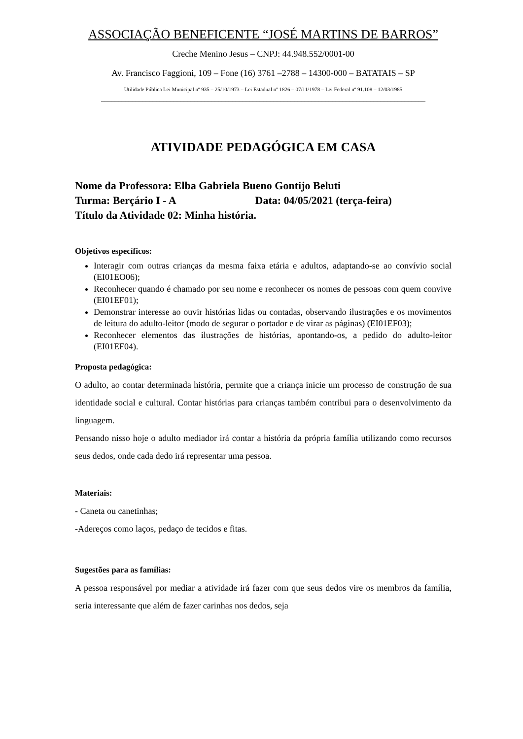ASSOCIAÇÃO BENEFICENTE “JOSÉ MARTINS DE BARROS”
Creche Menino Jesus – CNPJ: 44.948.552/0001-00
Av. Francisco Faggioni, 109 – Fone (16) 3761 –2788 – 14300-000 – BATATAIS – SP
Utilidade Pública Lei Municipal nº 935 – 25/10/1973 – Lei Estadual nº 1826 – 07/11/1978 – Lei Federal nº 91.108 – 12/03/1985
______________________________________________________________________________________________
ATIVIDADE PEDAGÓGICA EM CASA
Nome da Professora: Elba Gabriela Bueno Gontijo Beluti
Turma: Berçário I - A Data: 04/05/2021 (terça-feira)
Título da Atividade 02: Minha história.
Objetivos específicos:
Interagir com outras crianças da mesma faixa etária e adultos, adaptando-se ao convívio social (EI01EO06);
Reconhecer quando é chamado por seu nome e reconhecer os nomes de pessoas com quem convive (EI01EF01);
Demonstrar interesse ao ouvir histórias lidas ou contadas, observando ilustrações e os movimentos de leitura do adulto-leitor (modo de segurar o portador e de virar as páginas) (EI01EF03);
Reconhecer elementos das ilustrações de histórias, apontando-os, a pedido do adulto-leitor (EI01EF04).
Proposta pedagógica:
O adulto, ao contar determinada história, permite que a criança inicie um processo de construção de sua identidade social e cultural. Contar histórias para crianças também contribui para o desenvolvimento da linguagem.
Pensando nisso hoje o adulto mediador irá contar a história da própria família utilizando como recursos seus dedos, onde cada dedo irá representar uma pessoa.
Materiais:
- Caneta ou canetinhas;
-Adereços como laços, pedaço de tecidos e fitas.
Sugestões para as famílias:
A pessoa responsável por mediar a atividade irá fazer com que seus dedos vire os membros da família, seria interessante que além de fazer carinhas nos dedos, seja